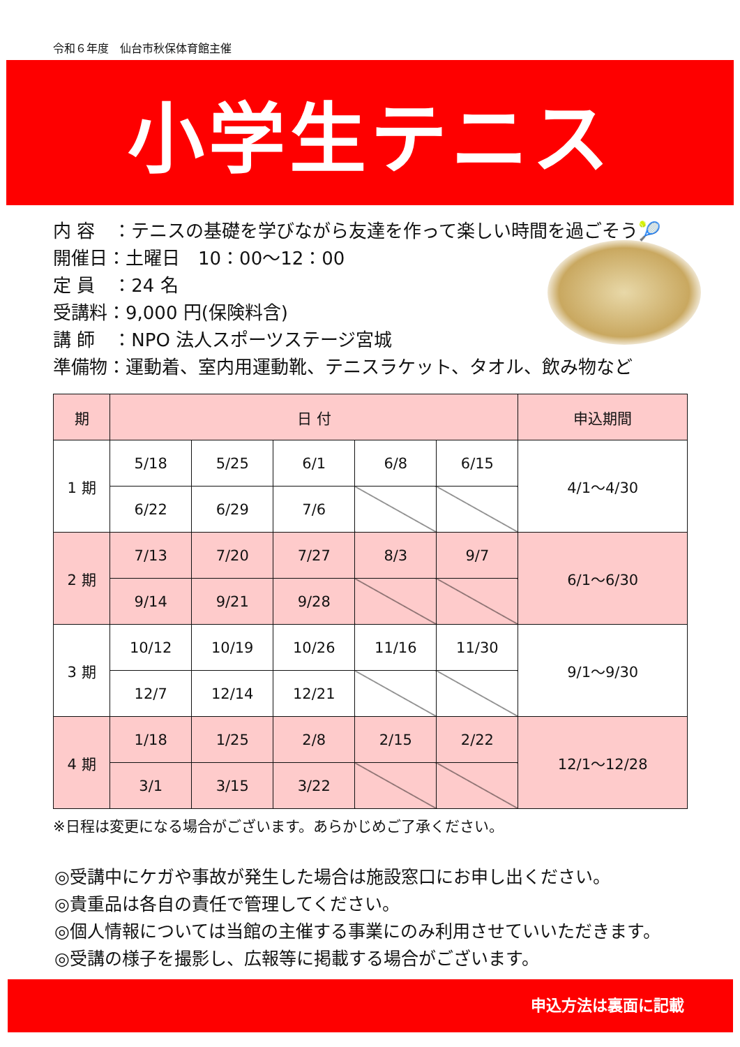令和６年度　仙台市秋保体育館主催
小学生テニス
内 容　：テニスの基礎を学びながら友達を作って楽しい時間を過ごそう🎾
開催日：土曜日　10：00～12：00
定 員　：24 名
受講料：9,000 円(保険料含)
講 師　：NPO 法人スポーツステージ宮城
準備物：運動着、室内用運動靴、テニスラケット、タオル、飲み物など
| 期 | 日 付 | | | | | 申込期間 |
| --- | --- | --- | --- | --- | --- | --- |
| 1 期 | 5/18 | 5/25 | 6/1 | 6/8 | 6/15 | 4/1～4/30 |
| | 6/22 | 6/29 | 7/6 | | | |
| 2 期 | 7/13 | 7/20 | 7/27 | 8/3 | 9/7 | 6/1～6/30 |
| | 9/14 | 9/21 | 9/28 | | | |
| 3 期 | 10/12 | 10/19 | 10/26 | 11/16 | 11/30 | 9/1～9/30 |
| | 12/7 | 12/14 | 12/21 | | | |
| 4 期 | 1/18 | 1/25 | 2/8 | 2/15 | 2/22 | 12/1～12/28 |
| | 3/1 | 3/15 | 3/22 | | | |
※日程は変更になる場合がございます。あらかじめご了承ください。
◎受講中にケガや事故が発生した場合は施設窓口にお申し出ください。
◎貴重品は各自の責任で管理してください。
◎個人情報については当館の主催する事業にのみ利用させていいただきます。
◎受講の様子を撮影し、広報等に掲載する場合がございます。
申込方法は裏面に記載